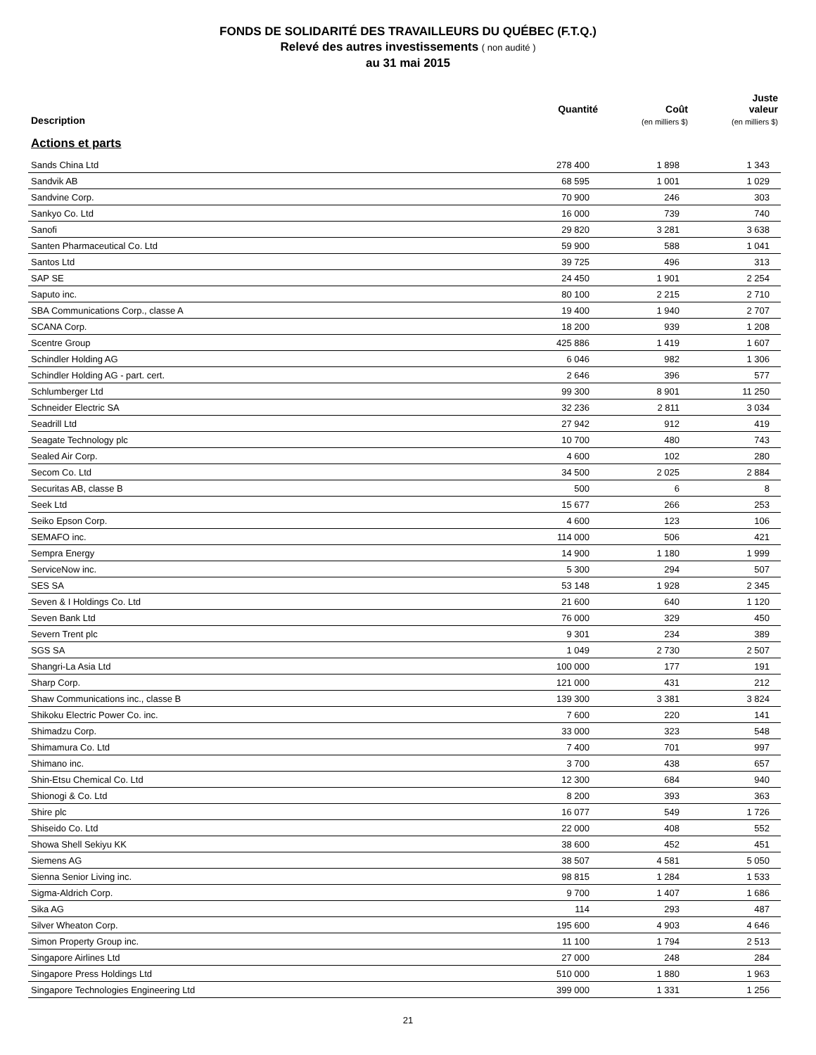FONDS DE SOLIDARITÉ DES TRAVAILLEURS DU QUÉBEC (F.T.Q.)
Relevé des autres investissements ( non audité )
au 31 mai 2015
| Description | Quantité | Coût (en milliers $) | Juste valeur (en milliers $) |
| --- | --- | --- | --- |
| Actions et parts | | | |
| Sands China Ltd | 278 400 | 1 898 | 1 343 |
| Sandvik AB | 68 595 | 1 001 | 1 029 |
| Sandvine Corp. | 70 900 | 246 | 303 |
| Sankyo Co. Ltd | 16 000 | 739 | 740 |
| Sanofi | 29 820 | 3 281 | 3 638 |
| Santen Pharmaceutical Co. Ltd | 59 900 | 588 | 1 041 |
| Santos Ltd | 39 725 | 496 | 313 |
| SAP SE | 24 450 | 1 901 | 2 254 |
| Saputo inc. | 80 100 | 2 215 | 2 710 |
| SBA Communications Corp., classe A | 19 400 | 1 940 | 2 707 |
| SCANA Corp. | 18 200 | 939 | 1 208 |
| Scentre Group | 425 886 | 1 419 | 1 607 |
| Schindler Holding AG | 6 046 | 982 | 1 306 |
| Schindler Holding AG - part. cert. | 2 646 | 396 | 577 |
| Schlumberger Ltd | 99 300 | 8 901 | 11 250 |
| Schneider Electric SA | 32 236 | 2 811 | 3 034 |
| Seadrill Ltd | 27 942 | 912 | 419 |
| Seagate Technology plc | 10 700 | 480 | 743 |
| Sealed Air Corp. | 4 600 | 102 | 280 |
| Secom Co. Ltd | 34 500 | 2 025 | 2 884 |
| Securitas AB, classe B | 500 | 6 | 8 |
| Seek Ltd | 15 677 | 266 | 253 |
| Seiko Epson Corp. | 4 600 | 123 | 106 |
| SEMAFO inc. | 114 000 | 506 | 421 |
| Sempra Energy | 14 900 | 1 180 | 1 999 |
| ServiceNow inc. | 5 300 | 294 | 507 |
| SES SA | 53 148 | 1 928 | 2 345 |
| Seven & I Holdings Co. Ltd | 21 600 | 640 | 1 120 |
| Seven Bank Ltd | 76 000 | 329 | 450 |
| Severn Trent plc | 9 301 | 234 | 389 |
| SGS SA | 1 049 | 2 730 | 2 507 |
| Shangri-La Asia Ltd | 100 000 | 177 | 191 |
| Sharp Corp. | 121 000 | 431 | 212 |
| Shaw Communications inc., classe B | 139 300 | 3 381 | 3 824 |
| Shikoku Electric Power Co. inc. | 7 600 | 220 | 141 |
| Shimadzu Corp. | 33 000 | 323 | 548 |
| Shimamura Co. Ltd | 7 400 | 701 | 997 |
| Shimano inc. | 3 700 | 438 | 657 |
| Shin-Etsu Chemical Co. Ltd | 12 300 | 684 | 940 |
| Shionogi & Co. Ltd | 8 200 | 393 | 363 |
| Shire plc | 16 077 | 549 | 1 726 |
| Shiseido Co. Ltd | 22 000 | 408 | 552 |
| Showa Shell Sekiyu KK | 38 600 | 452 | 451 |
| Siemens AG | 38 507 | 4 581 | 5 050 |
| Sienna Senior Living inc. | 98 815 | 1 284 | 1 533 |
| Sigma-Aldrich Corp. | 9 700 | 1 407 | 1 686 |
| Sika AG | 114 | 293 | 487 |
| Silver Wheaton Corp. | 195 600 | 4 903 | 4 646 |
| Simon Property Group inc. | 11 100 | 1 794 | 2 513 |
| Singapore Airlines Ltd | 27 000 | 248 | 284 |
| Singapore Press Holdings Ltd | 510 000 | 1 880 | 1 963 |
| Singapore Technologies Engineering Ltd | 399 000 | 1 331 | 1 256 |
21